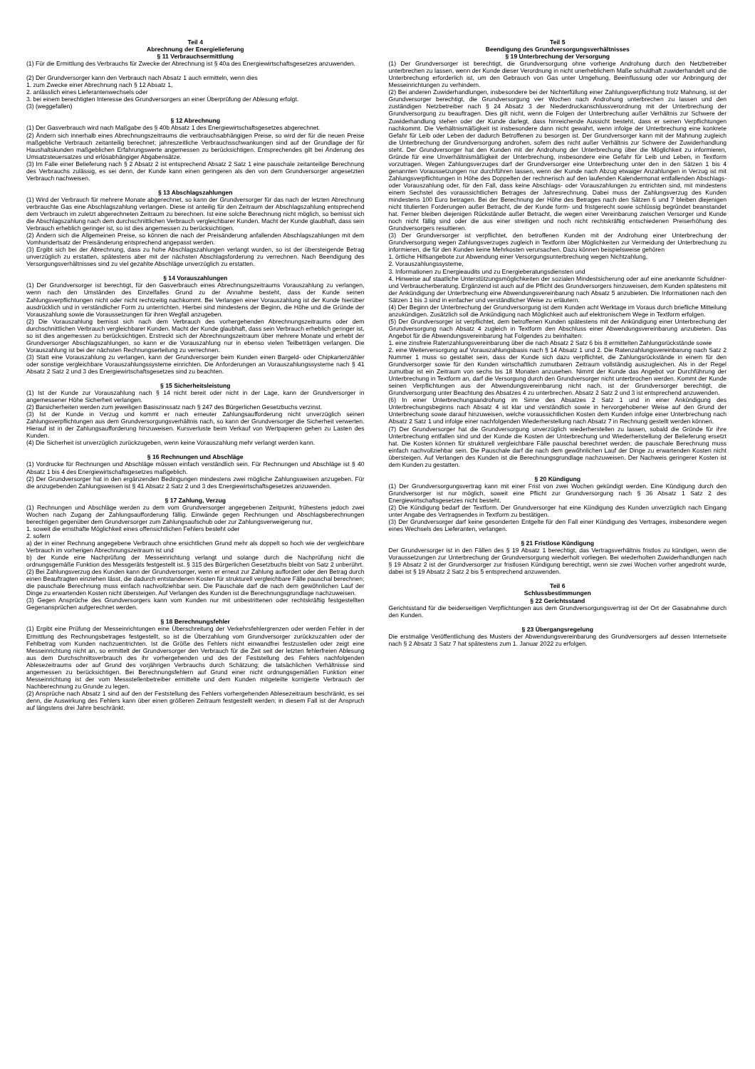Teil 4
Abrechnung der Energielieferung
§ 11 Verbrauchsermittlung
(1) Für die Ermittlung des Verbrauchs für Zwecke der Abrechnung ist § 40a des Energiewirtschaftsgesetzes anzuwenden.
(2) Der Grundversorger kann den Verbrauch nach Absatz 1 auch ermitteln, wenn dies
1. zum Zwecke einer Abrechnung nach § 12 Absatz 1,
2. anlässlich eines Lieferantenwechsels oder
3. bei einem berechtigten Interesse des Grundversorgers an einer Überprüfung der Ablesung erfolgt.
(3) (weggefallen)
§ 12 Abrechnung
(1) Der Gasverbrauch wird nach Maßgabe des § 40b Absatz 1 des Energiewirtschaftsgesetzes abgerechnet.
(2) Ändern sich innerhalb eines Abrechnungszeitraums die verbrauchsabhängigen Preise, so wird der für die neuen Preise maßgebliche Verbrauch zeitanteilig berechnet; jahreszeitliche Verbrauchsschwankungen sind auf der Grundlage der für Haushaltskunden maßgeblichen Erfahrungswerte angemessen zu berücksichtigen. Entsprechendes gilt bei Änderung des Umsatzsteuersatzes und erlösabhängiger Abgabensätze.
(3) Im Falle einer Belieferung nach § 2 Absatz 2 ist entsprechend Absatz 2 Satz 1 eine pauschale zeitanteilige Berechnung des Verbrauchs zulässig, es sei denn, der Kunde kann einen geringeren als den von dem Grundversorger angesetzten Verbrauch nachweisen.
§ 13 Abschlagszahlungen
(1) Wird der Verbrauch für mehrere Monate abgerechnet, so kann der Grundversorger für das nach der letzten Abrechnung verbrauchte Gas eine Abschlagszahlung verlangen. Diese ist anteilig für den Zeitraum der Abschlagszahlung entsprechend dem Verbrauch im zuletzt abgerechneten Zeitraum zu berechnen. Ist eine solche Berechnung nicht möglich, so bemisst sich die Abschlagszahlung nach dem durchschnittlichen Verbrauch vergleichbarer Kunden. Macht der Kunde glaubhaft, dass sein Verbrauch erheblich geringer ist, so ist dies angemessen zu berücksichtigen.
(2) Ändern sich die Allgemeinen Preise, so können die nach der Preisänderung anfallenden Abschlagszahlungen mit dem Vomhundertsatz der Preisänderung entsprechend angepasst werden.
(3) Ergibt sich bei der Abrechnung, dass zu hohe Abschlagszahlungen verlangt wurden, so ist der übersteigende Betrag unverzüglich zu erstatten, spätestens aber mit der nächsten Abschlagsforderung zu verrechnen. Nach Beendigung des Versorgungsverhältnisses sind zu viel gezahlte Abschläge unverzüglich zu erstatten.
§ 14 Vorauszahlungen
(1) Der Grundversorger ist berechtigt, für den Gasverbrauch eines Abrechnungszeitraums Vorauszahlung zu verlangen, wenn nach den Umständen des Einzelfalles Grund zu der Annahme besteht, dass der Kunde seinen Zahlungsverpflichtungen nicht oder nicht rechtzeitig nachkommt. Bei Verlangen einer Vorauszahlung ist der Kunde hierüber ausdrücklich und in verständlicher Form zu unterrichten. Hierbei sind mindestens der Beginn, die Höhe und die Gründe der Vorauszahlung sowie die Voraussetzungen für ihren Wegfall anzugeben.
(2) Die Vorauszahlung bemisst sich nach dem Verbrauch des vorhergehenden Abrechnungszeitraums oder dem durchschnittlichen Verbrauch vergleichbarer Kunden. Macht der Kunde glaubhaft, dass sein Verbrauch erheblich geringer ist, so ist dies angemessen zu berücksichtigen. Erstreckt sich der Abrechnungszeitraum über mehrere Monate und erhebt der Grundversorger Abschlagszahlungen, so kann er die Vorauszahlung nur in ebenso vielen Teilbeträgen verlangen. Die Vorauszahlung ist bei der nächsten Rechnungserteilung zu verrechnen.
(3) Statt eine Vorauszahlung zu verlangen, kann der Grundversorger beim Kunden einen Bargeld- oder Chipkartenzähler oder sonstige vergleichbare Vorauszahlungssysteme einrichten. Die Anforderungen an Vorauszahlungssysteme nach § 41 Absatz 2 Satz 2 und 3 des Energiewirtschaftsgesetzes sind zu beachten.
§ 15 Sicherheitsleistung
(1) Ist der Kunde zur Vorauszahlung nach § 14 nicht bereit oder nicht in der Lage, kann der Grundversorger in angemessener Höhe Sicherheit verlangen.
(2) Barsicherheiten werden zum jeweiligen Basiszinssatz nach § 247 des Bürgerlichen Gesetzbuchs verzinst.
(3) Ist der Kunde in Verzug und kommt er nach erneuter Zahlungsaufforderung nicht unverzüglich seinen Zahlungsverpflichtungen aus dem Grundversorgungsverhältnis nach, so kann der Grundversorger die Sicherheit verwerten. Hierauf ist in der Zahlungsaufforderung hinzuweisen. Kursverluste beim Verkauf von Wertpapieren gehen zu Lasten des Kunden.
(4) Die Sicherheit ist unverzüglich zurückzugeben, wenn keine Vorauszahlung mehr verlangt werden kann.
§ 16 Rechnungen und Abschläge
(1) Vordrucke für Rechnungen und Abschläge müssen einfach verständlich sein. Für Rechnungen und Abschläge ist § 40 Absatz 1 bis 4 des Energiewirtschaftsgesetzes maßgeblich.
(2) Der Grundversorger hat in den ergänzenden Bedingungen mindestens zwei mögliche Zahlungsweisen anzugeben. Für die anzugebenden Zahlungsweisen ist § 41 Absatz 2 Satz 2 und 3 des Energiewirtschaftsgesetzes anzuwenden.
§ 17 Zahlung, Verzug
(1) Rechnungen und Abschläge werden zu dem vom Grundversorger angegebenen Zeitpunkt, frühestens jedoch zwei Wochen nach Zugang der Zahlungsaufforderung fällig. Einwände gegen Rechnungen und Abschlagsberechnungen berechtigen gegenüber dem Grundversorger zum Zahlungsaufschub oder zur Zahlungsverweigerung nur,
1. soweit die ernsthafte Möglichkeit eines offensichtlichen Fehlers besteht oder
2. sofern
a) der in einer Rechnung angegebene Verbrauch ohne ersichtlichen Grund mehr als doppelt so hoch wie der vergleichbare Verbrauch im vorherigen Abrechnungszeitraum ist und
b) der Kunde eine Nachprüfung der Messeinrichtung verlangt und solange durch die Nachprüfung nicht die ordnungsgemäße Funktion des Messgeräts festgestellt ist. § 315 des Bürgerlichen Gesetzbuchs bleibt von Satz 2 unberührt.
(2) Bei Zahlungsverzug des Kunden kann der Grundversorger, wenn er erneut zur Zahlung auffordert oder den Betrag durch einen Beauftragten einziehen lässt, die dadurch entstandenen Kosten für strukturell vergleichbare Fälle pauschal berechnen; die pauschale Berechnung muss einfach nachvollziehbar sein. Die Pauschale darf die nach dem gewöhnlichen Lauf der Dinge zu erwartenden Kosten nicht übersteigen. Auf Verlangen des Kunden ist die Berechnungsgrundlage nachzuweisen.
(3) Gegen Ansprüche des Grundversorgers kann vom Kunden nur mit unbestrittenen oder rechtskräftig festgestellten Gegenansprüchen aufgerechnet werden.
§ 18 Berechnungsfehler
(1) Ergibt eine Prüfung der Messeinrichtungen eine Überschreitung der Verkehrsfehlergrenzen oder werden Fehler in der Ermittlung des Rechnungsbetrages festgestellt, so ist die Überzahlung vom Grundversorger zurückzuzahlen oder der Fehlbetrag vom Kunden nachzuentrichten. Ist die Größe des Fehlers nicht einwandfrei festzustellen oder zeigt eine Messeinrichtung nicht an, so ermittelt der Grundversorger den Verbrauch für die Zeit seit der letzten fehlerfreien Ablesung aus dem Durchschnittsverbrauch des ihr vorhergehenden und des der Feststellung des Fehlers nachfolgenden Ablesezeitraums oder auf Grund des vorjährigen Verbrauchs durch Schätzung; die tatsächlichen Verhältnisse sind angemessen zu berücksichtigen. Bei Berechnungsfehlern auf Grund einer nicht ordnungsgemäßen Funktion einer Messeinrichtung ist der vom Messstellenbetreiber ermittelte und dem Kunden mitgeteilte korrigierte Verbrauch der Nachberechnung zu Grunde zu legen.
(2) Ansprüche nach Absatz 1 sind auf den der Feststellung des Fehlers vorhergehenden Ablesezeitraum beschränkt, es sei denn, die Auswirkung des Fehlers kann über einen größeren Zeitraum festgestellt werden; in diesem Fall ist der Anspruch auf längstens drei Jahre beschränkt.
Teil 5
Beendigung des Grundversorgungsverhältnisses
§ 19 Unterbrechung der Versorgung
(1) Der Grundversorger ist berechtigt, die Grundversorgung ohne vorherige Androhung durch den Netzbetreiber unterbrechen zu lassen, wenn der Kunde dieser Verordnung in nicht unerheblichem Maße schuldhaft zuwiderhandelt und die Unterbrechung erforderlich ist, um den Gebrauch von Gas unter Umgehung, Beeinflussung oder vor Anbringung der Messeinrichtungen zu verhindern.
(2) Bei anderen Zuwiderhandlungen, insbesondere bei der Nichterfüllung einer Zahlungsverpflichtung trotz Mahnung, ist der Grundversorger berechtigt, die Grundversorgung vier Wochen nach Androhung unterbrechen zu lassen und den zuständigen Netzbetreiber nach § 24 Absatz 3 der Niederdruckanschlussverordnung mit der Unterbrechung der Grundversorgung zu beauftragen. Dies gilt nicht, wenn die Folgen der Unterbrechung außer Verhältnis zur Schwere der Zuwiderhandlung stehen oder der Kunde darlegt, dass hinreichende Aussicht besteht, dass er seinen Verpflichtungen nachkommt. Die Verhältnismäßigkeit ist insbesondere dann nicht gewahrt, wenn infolge der Unterbrechung eine konkrete Gefahr für Leib oder Leben der dadurch Betroffenen zu besorgen ist. Der Grundversorger kann mit der Mahnung zugleich die Unterbrechung der Grundversorgung androhen, sofern dies nicht außer Verhältnis zur Schwere der Zuwiderhandlung steht. Der Grundversorger hat den Kunden mit der Androhung der Unterbrechung über die Möglichkeit zu informieren, Gründe für eine Unverhältnismäßigkeit der Unterbrechung, insbesondere eine Gefahr für Leib und Leben, in Textform vorzutragen. Wegen Zahlungsverzuges darf der Grundversorger eine Unterbrechung unter den in den Sätzen 1 bis 4 genannten Voraussetzungen nur durchführen lassen, wenn der Kunde nach Abzug etwaiger Anzahlungen in Verzug ist mit Zahlungsverpflichtungen in Höhe des Doppelten der rechnerisch auf den laufenden Kalendermonat entfallenden Abschlags- oder Vorauszahlung oder, für den Fall, dass keine Abschlags- oder Vorauszahlungen zu entrichten sind, mit mindestens einem Sechstel des voraussichtlichen Betrages der Jahresrechnung. Dabei muss der Zahlungsverzug des Kunden mindestens 100 Euro betragen. Bei der Berechnung der Höhe des Betrages nach den Sätzen 6 und 7 bleiben diejenigen nicht titulierten Forderungen außer Betracht, die der Kunde form- und fristgerecht sowie schlüssig begründet beanstandet hat. Ferner bleiben diejenigen Rückstände außer Betracht, die wegen einer Vereinbarung zwischen Versorger und Kunde noch nicht fällig sind oder die aus einer streitigen und noch nicht rechtskräftig entschiedenen Preiserhöhung des Grundversorgers resultieren.
(3) Der Grundversorger ist verpflichtet, den betroffenen Kunden mit der Androhung einer Unterbrechung der Grundversorgung wegen Zahlungsverzuges zugleich in Textform über Möglichkeiten zur Vermeidung der Unterbrechung zu informieren, die für den Kunden keine Mehrkosten verursachen. Dazu können beispielsweise gehören
1. örtliche Hilfsangebote zur Abwendung einer Versorgungsunterbrechung wegen Nichtzahlung,
2. Vorauszahlungssysteme,
3. Informationen zu Energieaudits und zu Energieberatungsdiensten und
4. Hinweise auf staatliche Unterstützungsmöglichkeiten der sozialen Mindestsicherung oder auf eine anerkannte Schuldner- und Verbraucherberatung. Ergänzend ist auch auf die Pflicht des Grundversorgers hinzuweisen, dem Kunden spätestens mit der Ankündigung der Unterbrechung eine Abwendungsvereinbarung nach Absatz 5 anzubieten. Die Informationen nach den Sätzen 1 bis 3 sind in einfacher und verständlicher Weise zu erläutern.
(4) Der Beginn der Unterbrechung der Grundversorgung ist dem Kunden acht Werktage im Voraus durch briefliche Mitteilung anzukündigen. Zusätzlich soll die Ankündigung nach Möglichkeit auch auf elektronischem Wege in Textform erfolgen.
(5) Der Grundversorger ist verpflichtet, dem betroffenen Kunden spätestens mit der Ankündigung einer Unterbrechung der Grundversorgung nach Absatz 4 zugleich in Textform den Abschluss einer Abwendungsvereinbarung anzubieten. Das Angebot für die Abwendungsvereinbarung hat Folgendes zu beinhalten:
1. eine zinsfreie Ratenzahlungsvereinbarung über die nach Absatz 2 Satz 6 bis 8 ermittelten Zahlungsrückstände sowie
2. eine Weiterversorgung auf Vorauszahlungsbasis nach § 14 Absatz 1 und 2. Die Ratenzahlungsvereinbarung nach Satz 2 Nummer 1 muss so gestaltet sein, dass der Kunde sich dazu verpflichtet, die Zahlungsrückstände in einem für den Grundversorger sowie für den Kunden wirtschaftlich zumutbaren Zeitraum vollständig auszugleichen. Als in der Regel zumutbar ist ein Zeitraum von sechs bis 18 Monaten anzusehen. Nimmt der Kunde das Angebot vor Durchführung der Unterbrechung in Textform an, darf die Versorgung durch den Grundversorger nicht unterbrochen werden. Kommt der Kunde seinen Verpflichtungen aus der Abwendungsvereinbarung nicht nach, ist der Grundversorger berechtigt, die Grundversorgung unter Beachtung des Absatzes 4 zu unterbrechen. Absatz 2 Satz 2 und 3 ist entsprechend anzuwenden.
(6) In einer Unterbrechungsandrohung im Sinne des Absatzes 2 Satz 1 und in einer Ankündigung des Unterbrechungsbeginns nach Absatz 4 ist klar und verständlich sowie in hervorgehobener Weise auf den Grund der Unterbrechung sowie darauf hinzuweisen, welche voraussichtlichen Kosten dem Kunden infolge einer Unterbrechung nach Absatz 2 Satz 1 und infolge einer nachfolgenden Wiederherstellung nach Absatz 7 in Rechnung gestellt werden können.
(7) Der Grundversorger hat die Grundversorgung unverzüglich wiederherstellen zu lassen, sobald die Gründe für ihre Unterbrechung entfallen sind und der Kunde die Kosten der Unterbrechung und Wiederherstellung der Belieferung ersetzt hat. Die Kosten können für strukturell vergleichbare Fälle pauschal berechnet werden; die pauschale Berechnung muss einfach nachvollziehbar sein. Die Pauschale darf die nach dem gewöhnlichen Lauf der Dinge zu erwartenden Kosten nicht übersteigen. Auf Verlangen des Kunden ist die Berechnungsgrundlage nachzuweisen. Der Nachweis geringerer Kosten ist dem Kunden zu gestatten.
§ 20 Kündigung
(1) Der Grundversorgungsvertrag kann mit einer Frist von zwei Wochen gekündigt werden. Eine Kündigung durch den Grundversorger ist nur möglich, soweit eine Pflicht zur Grundversorgung nach § 36 Absatz 1 Satz 2 des Energiewirtschaftsgesetzes nicht besteht.
(2) Die Kündigung bedarf der Textform. Der Grundversorger hat eine Kündigung des Kunden unverzüglich nach Eingang unter Angabe des Vertragsendes in Textform zu bestätigen.
(3) Der Grundversorger darf keine gesonderten Entgelte für den Fall einer Kündigung des Vertrages, insbesondere wegen eines Wechsels des Lieferanten, verlangen.
§ 21 Fristlose Kündigung
Der Grundversorger ist in den Fällen des § 19 Absatz 1 berechtigt, das Vertragsverhältnis fristlos zu kündigen, wenn die Voraussetzungen zur Unterbrechung der Grundversorgung wiederholt vorliegen. Bei wiederholten Zuwiderhandlungen nach § 19 Absatz 2 ist der Grundversorger zur fristlosen Kündigung berechtigt, wenn sie zwei Wochen vorher angedroht wurde, dabei ist § 19 Absatz 2 Satz 2 bis 5 entsprechend anzuwenden.
Teil 6
Schlussbestimmungen
§ 22 Gerichtsstand
Gerichtsstand für die beiderseitigen Verpflichtungen aus dem Grundversorgungsvertrag ist der Ort der Gasabnahme durch den Kunden.
§ 23 Übergangsregelung
Die erstmalige Veröffentlichung des Musters der Abwendungsvereinbarung des Grundversorgers auf dessen Internetseite nach § 2 Absatz 3 Satz 7 hat spätestens zum 1. Januar 2022 zu erfolgen.